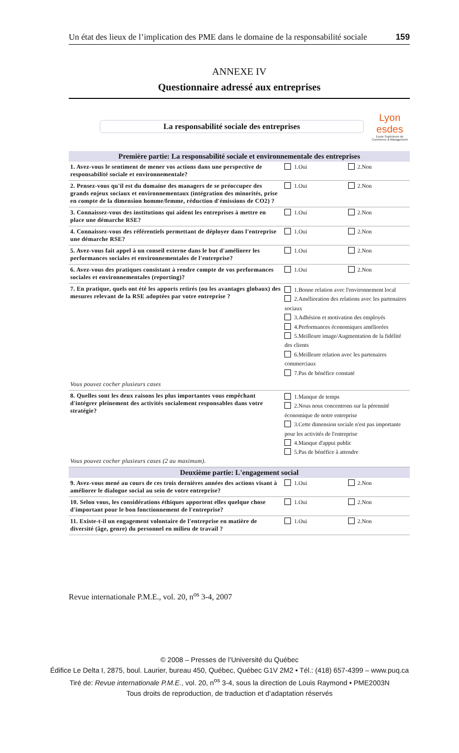Un état des lieux de l’implication des PME dans le domaine de la responsabilité sociale 159
ANNEXE IV
Questionnaire adressé aux entreprises
La responsabilité sociale des entreprises
Lyon
esdes
Ecole Supérieure de Commerce & Management
| Première partie: La responsabilité sociale et environnementale des entreprises | | |
| --- | --- | --- |
| 1. Avez-vous le sentiment de mener vos actions dans une perspective de responsabilité sociale et environnementale? | 1.Oui | 2.Non |
| 2. Pensez-vous qu'il est du domaine des managers de se préoccuper des grands enjeux sociaux et environnementaux (intégration des minorités, prise en compte de la dimension homme/femme, réduction d'émissions de CO2) ? | 1.Oui | 2.Non |
| 3. Connaissez-vous des institutions qui aident les entreprises à mettre en place une démarche RSE? | 1.Oui | 2.Non |
| 4. Connaissez-vous des référentiels permettant de déployer dans l'entreprise une démarche RSE? | 1.Oui | 2.Non |
| 5. Avez-vous fait appel à un conseil externe dans le but d'améliorer les performances sociales et environnementales de l'entreprise? | 1.Oui | 2.Non |
| 6. Avez-vous des pratiques consistant à rendre compte de vos performances sociales et environnementales (reporting)? | 1.Oui | 2.Non |
| 7. En pratique, quels ont été les apports retirés (ou les avantages globaux) des mesures relevant de la RSE adoptées par votre entreprise ? Vous pouvez cocher plusieurs cases | 1.Bonne relation avec l'environnement local 2.Amélioration des relations avec les partenaires sociaux 3.Adhésion et motivation des employés 4.Performances économiques améliorées 5.Meilleure image/Augmentation de la fidélité des clients 6.Meilleure relation avec les partenaires commerciaux 7.Pas de bénéfice constaté | |
| 8. Quelles sont les deux raisons les plus importantes vous empêchant d'intégrer pleinement des activités socialement responsables dans votre stratégie? Vous pouvez cocher plusieurs cases (2 au maximum). | 1.Manque de temps 2.Nous nous concentrons sur la pérennité économique de notre entreprise 3.Cette dimension sociale n'est pas importante pour les activités de l'entreprise 4.Manque d'appui public 5.Pas de bénéfice à attendre | |
| Deuxième partie: L'engagement social | | |
| 9. Avez-vous mené au cours de ces trois dernières années des actions visant à améliorer le dialogue social au sein de votre entreprise? | 1.Oui | 2.Non |
| 10. Selon vous, les considérations éthiques apportent elles quelque chose d'important pour le bon fonctionnement de l'entreprise? | 1.Oui | 2.Non |
| 11. Existe-t-il un engagement volontaire de l'entreprise en matière de diversité (âge, genre) du personnel en milieu de travail ? | 1.Oui | 2.Non |
Revue internationale P.M.E., vol. 20, n<sup>os</sup> 3-4, 2007
© 2008 – Presses de l’Université du Québec
Édifice Le Delta I, 2875, boul. Laurier, bureau 450, Québec, Québec G1V 2M2 • Tél.: (418) 657-4399 – www.puq.ca
Tiré de: Revue internationale P.M.E., vol. 20, n<sup>os</sup> 3-4, sous la direction de Louis Raymond • PME2003N
Tous droits de reproduction, de traduction et d’adaptation réservés